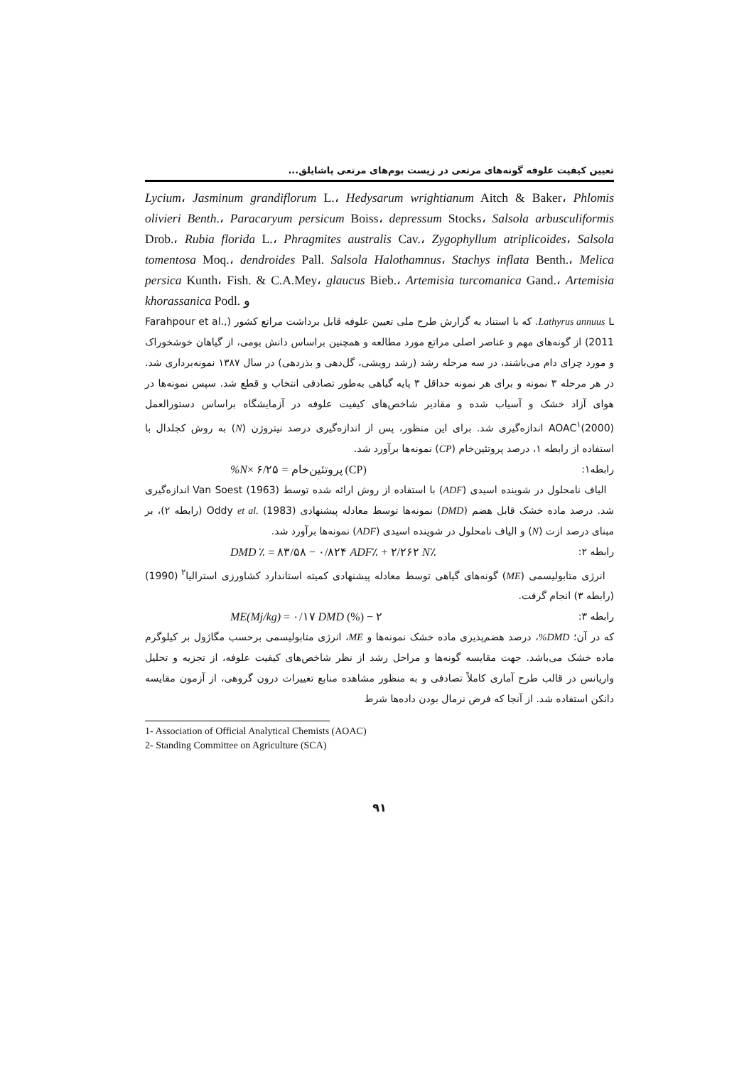تعیین کیفیت علوفه گونه‌های مرتعی در زیست بوم‌های مرتعی پاشایلق...
Lycium، Jasminum grandiflorum L.، Hedysarum wrightianum Aitch & Baker، Phlomis olivieri Benth.، Paracaryum persicum Boiss، depressum Stocks، Salsola arbusculiformis Drob.، Rubia florida L.، Phragmites australis Cav.، Zygophyllum atriplicoides، Salsola tomentosa Moq.، dendroides Pall. Salsola Halothamnus، Stachys inflata Benth.، Melica persica Kunth، Fish. & C.A.Mey، glaucus Bieb.، Artemisia turcomanica Gand.، Artemisia khorassanica Podl. و
Lathyrus annuus L. که با استناد به گزارش طرح ملی تعیین علوفه قابل برداشت مراتع کشور (Farahpour et al., 2011) از گونه‌های مهم و عناصر اصلی مراتع مورد مطالعه و همچنین براساس دانش بومی، از گیاهان خوشخوراک و مورد چرای دام می‌باشند، در سه مرحله رشد (رشد رویشی، گل‌دهی و بذردهی) در سال ۱۳۸۷ نمونه‌برداری شد. در هر مرحله ۳ نمونه و برای هر نمونه حداقل ۳ پایه گیاهی به‌طور تصادفی انتخاب و قطع شد. سپس نمونه‌ها در هوای آزاد خشک و آسیاب شده و مقادیر شاخص‌های کیفیت علوفه در آزمایشگاه براساس دستورالعمل AOAC<sup>۱</sup>(2000) اندازه‌گیری شد. برای این منظور، پس از اندازه‌گیری درصد نیتروژن (N) به روش کجلدال با استفاده از رابطه ۱، درصد پروتئین‌خام (CP) نمونه‌ها برآورد شد.
رابطه۱: (CP) پروتئین‌خام = ۶/۲۵ ×N%
الیاف نامحلول در شوینده اسیدی (ADF) با استفاده از روش ارائه شده توسط Van Soest (1963) اندازه‌گیری شد. درصد ماده خشک قابل هضم (DMD) نمونه‌ها توسط معادله پیشنهادی Oddy et al. (1983) (رابطه ۲)، بر مبنای درصد ازت (N) و الیاف نامحلول در شوینده اسیدی (ADF) نمونه‌ها برآورد شد.
رابطه ۲: DMD ٪ = ۸۳/۵۸ − ۰/۸۲۴ ADF٪ + ۲/۲۶۲ N٪
انرژی متابولیسمی (ME) گونه‌های گیاهی توسط معادله پیشنهادی کمیته استاندارد کشاورزی استرالیا<sup>۲</sup> (1990) (رابطه ۳) انجام گرفت.
رابطه ۳: ME(Mj/kg) = ۰/۱۷ DMD (%) − ۲
که در آن؛ DMD%، درصد هضم‌پذیری ماده خشک نمونه‌ها و ME، انرژی متابولیسمی برحسب مگاژول بر کیلوگرم ماده خشک می‌باشد. جهت مقایسه گونه‌ها و مراحل رشد از نظر شاخص‌های کیفیت علوفه، از تجزیه و تحلیل واریانس در قالب طرح آماری کاملاً تصادفی و به منظور مشاهده منابع تغییرات درون گروهی، از آزمون مقایسه دانکن استفاده شد. از آنجا که فرض نرمال بودن داده‌ها شرط
1- Association of Official Analytical Chemists (AOAC)
2- Standing Committee on Agriculture (SCA)
۹۱